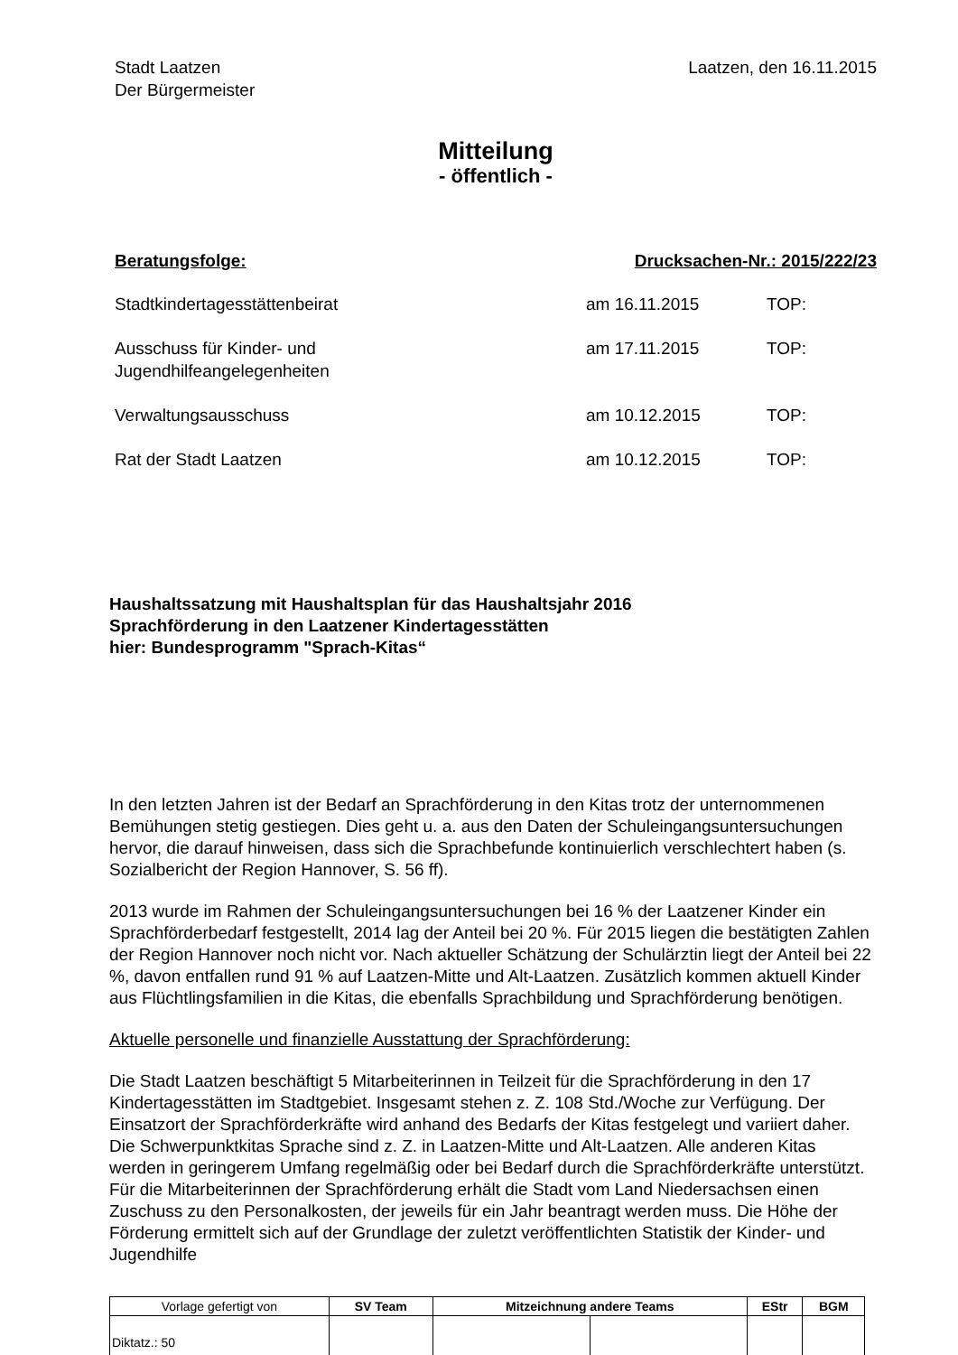Stadt Laatzen
Der Bürgermeister
Laatzen, den 16.11.2015
Mitteilung
- öffentlich -
Beratungsfolge: Drucksachen-Nr.: 2015/222/23
| Stadtkindertagesstättenbeirat | am 16.11.2015 | TOP: |
| Ausschuss für Kinder- und Jugendhilfeangelegenheiten | am 17.11.2015 | TOP: |
| Verwaltungsausschuss | am 10.12.2015 | TOP: |
| Rat der Stadt Laatzen | am 10.12.2015 | TOP: |
Haushaltssatzung mit Haushaltsplan für das Haushaltsjahr 2016
Sprachförderung in den Laatzener Kindertagesstätten
hier: Bundesprogramm "Sprach-Kitas“
In den letzten Jahren ist der Bedarf an Sprachförderung in den Kitas trotz der unternommenen Bemühungen stetig gestiegen. Dies geht u. a. aus den Daten der Schuleingangsuntersuchungen hervor, die darauf hinweisen, dass sich die Sprachbefunde kontinuierlich verschlechtert haben (s. Sozialbericht der Region Hannover, S. 56 ff).
2013 wurde im Rahmen der Schuleingangsuntersuchungen bei 16 % der Laatzener Kinder ein Sprachförderbedarf festgestellt, 2014 lag der Anteil bei 20 %. Für 2015 liegen die bestätigten Zahlen der Region Hannover noch nicht vor. Nach aktueller Schätzung der Schulärztin liegt der Anteil bei 22 %, davon entfallen rund 91 % auf Laatzen-Mitte und Alt-Laatzen. Zusätzlich kommen aktuell Kinder aus Flüchtlingsfamilien in die Kitas, die ebenfalls Sprachbildung und Sprachförderung benötigen.
Aktuelle personelle und finanzielle Ausstattung der Sprachförderung:
Die Stadt Laatzen beschäftigt 5 Mitarbeiterinnen in Teilzeit für die Sprachförderung in den 17 Kindertagesstätten im Stadtgebiet. Insgesamt stehen z. Z. 108 Std./Woche zur Verfügung. Der Einsatzort der Sprachförderkräfte wird anhand des Bedarfs der Kitas festgelegt und variiert daher. Die Schwerpunktkitas Sprache sind z. Z. in Laatzen-Mitte und Alt-Laatzen. Alle anderen Kitas werden in geringerem Umfang regelmäßig oder bei Bedarf durch die Sprachförderkräfte unterstützt. Für die Mitarbeiterinnen der Sprachförderung erhält die Stadt vom Land Niedersachsen einen Zuschuss zu den Personalkosten, der jeweils für ein Jahr beantragt werden muss. Die Höhe der Förderung ermittelt sich auf der Grundlage der zuletzt veröffentlichten Statistik der Kinder- und Jugendhilfe
| Vorlage gefertigt von | SV Team | Mitzeichnung andere Teams | | EStr | BGM |
| Diktatz.: 50 | | | | | |